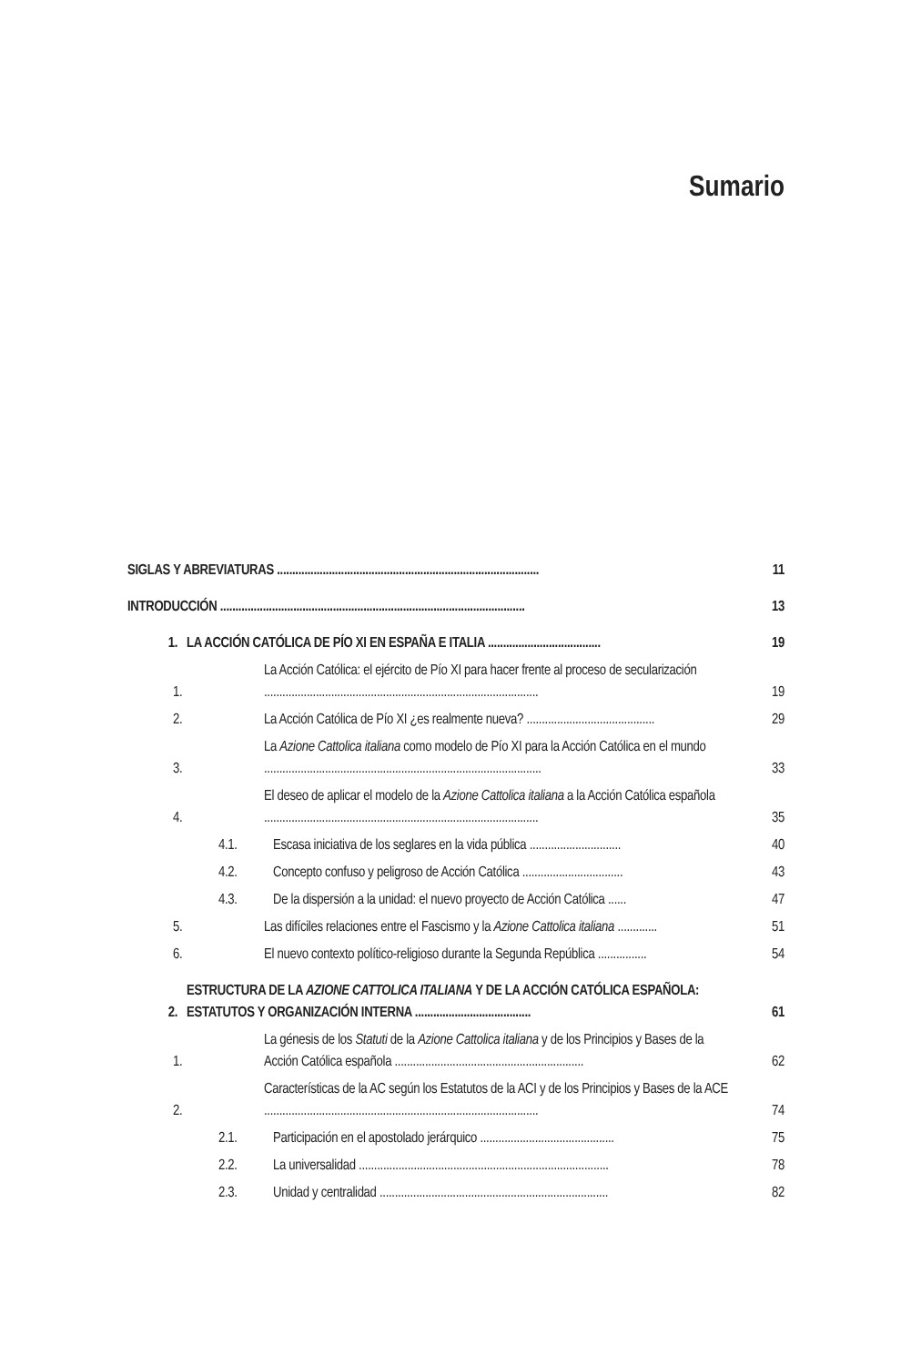Sumario
SIGLAS Y ABREVIATURAS ......................................................................................
11
INTRODUCCIÓN ....................................................................................................
13
1.
LA ACCIÓN CATÓLICA DE PÍO XI EN ESPAÑA E ITALIA .....................................
19
1.
La Acción Católica: el ejército de Pío XI para hacer frente al proceso de secularización ..........................................................................................
19
2.
La Acción Católica de Pío XI ¿es realmente nueva? ..........................................
29
3.
La Azione Cattolica italiana como modelo de Pío XI para la Acción Católica en el mundo ...........................................................................................
33
4.
El deseo de aplicar el modelo de la Azione Cattolica italiana a la Acción Católica española ..........................................................................................
35
4.1.
Escasa iniciativa de los seglares en la vida pública ..............................
40
4.2.
Concepto confuso y peligroso de Acción Católica .................................
43
4.3.
De la dispersión a la unidad: el nuevo proyecto de Acción Católica ......
47
5.
Las difíciles relaciones entre el Fascismo y la Azione Cattolica italiana .............
51
6.
El nuevo contexto político-religioso durante la Segunda República ................
54
2.
ESTRUCTURA DE LA AZIONE CATTOLICA ITALIANA Y DE LA ACCIÓN CATÓLICA ESPAÑOLA: ESTATUTOS Y ORGANIZACIÓN INTERNA ......................................
61
1.
La génesis de los Statuti de la Azione Cattolica italiana y de los Principios y Bases de la Acción Católica española ..............................................................
62
2.
Características de la AC según los Estatutos de la ACI y de los Principios y Bases de la ACE ..........................................................................................
74
2.1.
Participación en el apostolado jerárquico ............................................
75
2.2.
La universalidad ..................................................................................
78
2.3.
Unidad y centralidad ...........................................................................
82